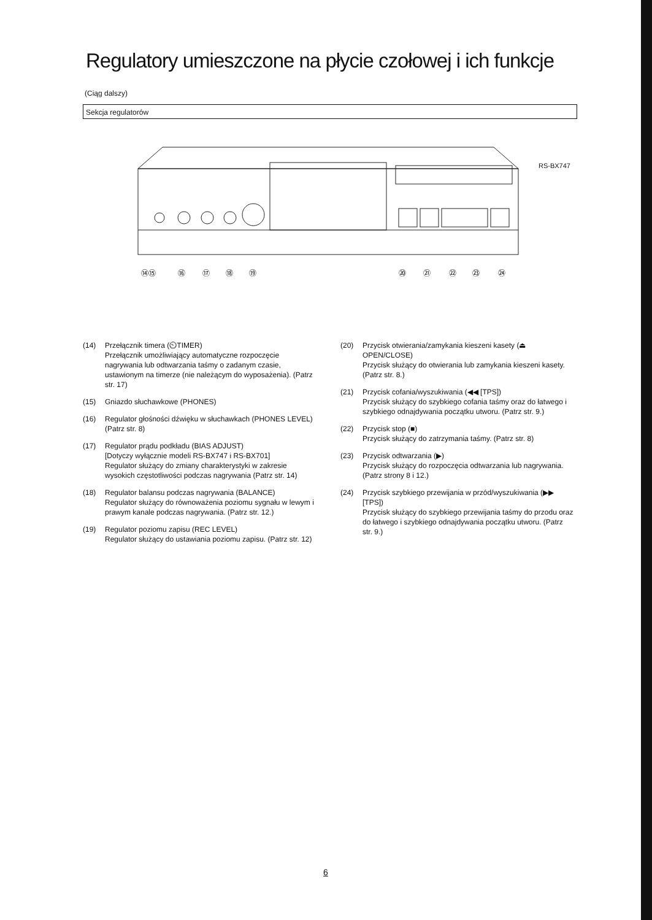Regulatory umieszczone na płycie czołowej i ich funkcje
(Ciąg dalszy)
Sekcja regulatorów
⑭⑮
⑯
⑰
⑱
⑲
⑳
㉑
㉒
㉓
㉔
RS-BX747
(14) Przełącznik timera (⏲TIMER)
Przełącznik umożliwiający automatyczne rozpoczęcie nagrywania lub odtwarzania taśmy o zadanym czasie, ustawionym na timerze (nie należącym do wyposażenia). (Patrz str. 17)
(15) Gniazdo słuchawkowe (PHONES)
(16) Regulator głośności dźwięku w słuchawkach (PHONES LEVEL)
(Patrz str. 8)
(17) Regulator prądu podkładu (BIAS ADJUST)
[Dotyczy wyłącznie modeli RS-BX747 i RS-BX701]
Regulator służący do zmiany charakterystyki w zakresie wysokich częstotliwości podczas nagrywania (Patrz str. 14)
(18) Regulator balansu podczas nagrywania (BALANCE)
Regulator służący do równoważenia poziomu sygnału w lewym i prawym kanale podczas nagrywania. (Patrz str. 12.)
(19) Regulator poziomu zapisu (REC LEVEL)
Regulator służący do ustawiania poziomu zapisu. (Patrz str. 12)
(20) Przycisk otwierania/zamykania kieszeni kasety (⏏ OPEN/CLOSE)
Przycisk służący do otwierania lub zamykania kieszeni kasety. (Patrz str. 8.)
(21) Przycisk cofania/wyszukiwania (◀◀ [TPS])
Przycisk służący do szybkiego cofania taśmy oraz do łatwego i szybkiego odnajdywania początku utworu. (Patrz str. 9.)
(22) Przycisk stop (■)
Przycisk służący do zatrzymania taśmy. (Patrz str. 8)
(23) Przycisk odtwarzania (▶)
Przycisk służący do rozpoczęcia odtwarzania lub nagrywania.
(Patrz strony 8 i 12.)
(24) Przycisk szybkiego przewijania w przód/wyszukiwania (▶▶ [TPS])
Przycisk służący do szybkiego przewijania taśmy do przodu oraz do łatwego i szybkiego odnajdywania początku utworu. (Patrz str. 9.)
6